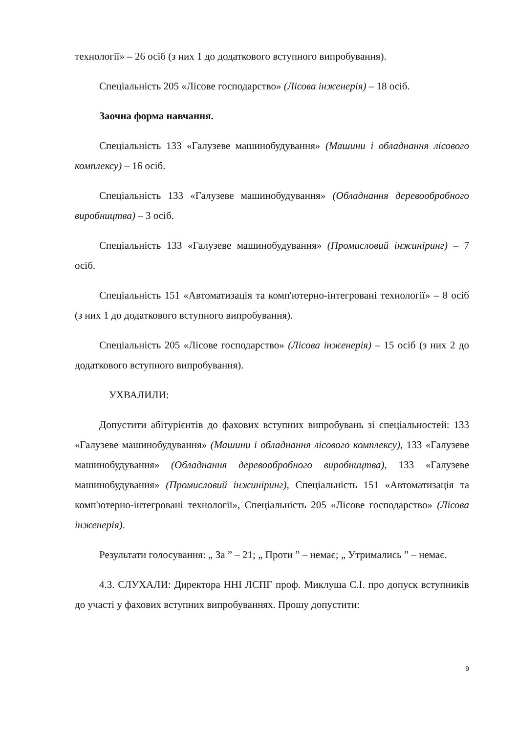технології» – 26 осіб (з них 1 до додаткового вступного випробування).
Спеціальність 205 «Лісове господарство» (Лісова інженерія) – 18 осіб.
Заочна форма навчання.
Спеціальність 133 «Галузеве машинобудування» (Машини і обладнання лісового комплексу) – 16 осіб.
Спеціальність 133 «Галузеве машинобудування» (Обладнання деревообробного виробництва) – 3 осіб.
Спеціальність 133 «Галузеве машинобудування» (Промисловий інжиніринг) – 7 осіб.
Спеціальність 151 «Автоматизація та комп'ютерно-інтегровані технології» – 8 осіб (з них 1 до додаткового вступного випробування).
Спеціальність 205 «Лісове господарство» (Лісова інженерія) – 15 осіб (з них 2 до додаткового вступного випробування).
УХВАЛИЛИ:
Допустити абітурієнтів до фахових вступних випробувань зі спеціальностей: 133 «Галузеве машинобудування» (Машини і обладнання лісового комплексу), 133 «Галузеве машинобудування» (Обладнання деревообробного виробництва), 133 «Галузеве машинобудування» (Промисловий інжиніринг), Спеціальність 151 «Автоматизація та комп'ютерно-інтегровані технології», Спеціальність 205 «Лісове господарство» (Лісова інженерія).
Результати голосування: „ За ” – 21; „ Проти ” – немає; „ Утримались ” – немає.
4.3. СЛУХАЛИ: Директора ННІ ЛСПГ проф. Миклуша С.І. про допуск вступників до участі у фахових вступних випробуваннях. Прошу допустити:
9